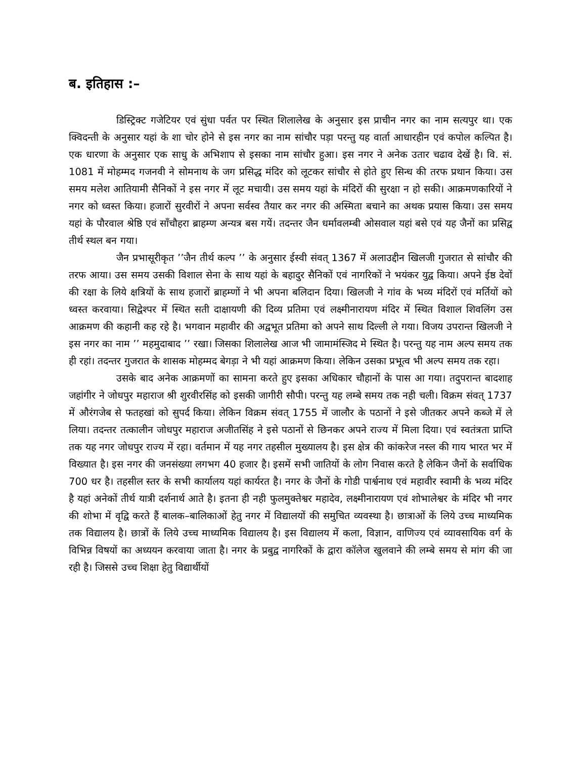ब. इतिहास :–
डिस्ट्रिक्ट गजेटियर एवं सुंधा पर्वत पर स्थित शिलालेख के अनुसार इस प्राचीन नगर का नाम सत्यपुर था। एक क्विदन्ती के अनुसार यहां के शा चोर होने से इस नगर का नाम सांचौर पड़ा परन्तु यह वार्ता आधारहीन एवं कपोल कल्पित है। एक धारणा के अनुसार एक साधु के अभिशाप से इसका नाम सांचौर हुआ। इस नगर ने अनेक उतार चढाव देखें है। वि. सं. 1081 में मोहम्मद गजनवी ने सोमनाथ के जग प्रसिद्ध मंदिर को लूटकर सांचौर से होते हुए सिन्ध की तरफ प्रथान किया। उस समय मलेश आतियामी सैनिकों ने इस नगर में लूट मचायी। उस समय यहां के मंदिरों की सुरक्षा न हो सकी। आक्रमणकारियों ने नगर को ध्वस्त किया। हजारों सुरवीरों ने अपना सर्वस्व तैयार कर नगर की अस्मिता बचाने का अथक प्रयास किया। उस समय यहां के पौरवाल श्रेष्ठि एवं साँचौहरा ब्राहम्ण अन्यत्र बस गयें। तदन्तर जैन धर्मावलम्बी ओसवाल यहां बसे एवं यह जैनों का प्रसिद्व तीर्थ स्थल बन गया।
जैन प्रभासूरीकृत ’’जैन तीर्थ कल्प ’’ के अनुसार ईस्वी संवत् 1367 में अलाउद्दीन खिलजी गुजरात से सांचौर की तरफ आया। उस समय उसकी विशाल सेना के साथ यहां के बहादुर सैनिकों एवं नागरिकों ने भयंकर युद्व किया। अपने ईष्ठ देवों की रक्षा के लिये क्षत्रियों के साथ हजारों ब्राहम्णों ने भी अपना बलिदान दिया। खिलजी ने गांव के भव्य मंदिरों एवं मर्तियों को ध्वस्त करवाया। सिद्वेश्पर में स्थित सती दाक्षायणी की दिव्य प्रतिमा एवं लक्ष्मीनारायण मंदिर में स्थित विशाल शिवलिंग उस आक्रमण की कहानी कह रहे है। भगवान महावीर की अद्वभूत प्रतिमा को अपने साथ दिल्ली ले गया। विजय उपरान्त खिलजी ने इस नगर का नाम ’’ महमुदाबाद ’’ रखा। जिसका शिलालेख आज भी जामामंस्जिद मे स्थित है। परन्तु यह नाम अल्प समय तक ही रहां। तदन्तर गुजरात के शासक मोहम्मद बेगड़ा ने भी यहां आक्रमण किया। लेकिन उसका प्रभूत्व भी अल्प समय तक रहा।
उसके बाद अनेक आक्रमणों का सामना करते हुए इसका अधिकार चौहानों के पास आ गया। तदुपरान्त बादशाह जहांगीर ने जोधपुर महाराज श्री शुरवीरसिंह को इसकी जागीरी सौपी। परन्तु यह लम्बे समय तक नही चली। विक्रम संवत् 1737 में औरंगजेब से फतहखां को सुपर्द किया। लेकिन विक्रम संवत् 1755 में जालौर के पठानों ने इसे जीतकर अपने कब्जे में ले लिया। तदन्तर तत्कालीन जोधपुर महाराज अजीतसिंह ने इसे पठानों से छिनकर अपने राज्य में मिला दिया। एवं स्वतंत्रता प्राप्ति तक यह नगर जोधपुर राज्य में रहा। वर्तमान में यह नगर तहसील मुख्यालय है। इस क्षेत्र की कांकरेज नस्ल की गाय भारत भर में विख्यात है। इस नगर की जनसंख्या लगभग 40 हजार है। इसमें सभी जातियों के लोग निवास करते है लेकिन जैनों के सर्वाधिक 700 धर है। तहसील स्तर के सभी कार्यालय यहां कार्यरत है। नगर के जैनों के गोडी पार्श्वनाथ एवं महावीर स्वामी के भव्य मंदिर है यहां अनेकों तीर्थ यात्री दर्शनार्थ आते है। इतना ही नही फुलमुक्तेश्वर महादेव, लक्ष्मीनारायण एवं शोभालेश्वर के मंदिर भी नगर की शोभा में वृद्वि करते हैं बालक–बालिकाओं हेतु नगर में विद्यालयों की समुचित व्यवस्था है। छात्राओं कें लिये उच्च माध्यमिक तक विद्यालय है। छात्रों कें लिये उच्च माध्यमिक विद्यालय है। इस विद्यालय में कला, विज्ञान, वाणिज्य एवं व्यावसायिक वर्ग के विभिन्न विषयों का अध्ययन करवाया जाता है। नगर के प्रबुद्व नागरिकों के द्वारा कॉलेज खुलवाने की लम्बे समय से मांग की जा रही है। जिससे उच्च शिक्षा हेतु विद्यार्थीयों